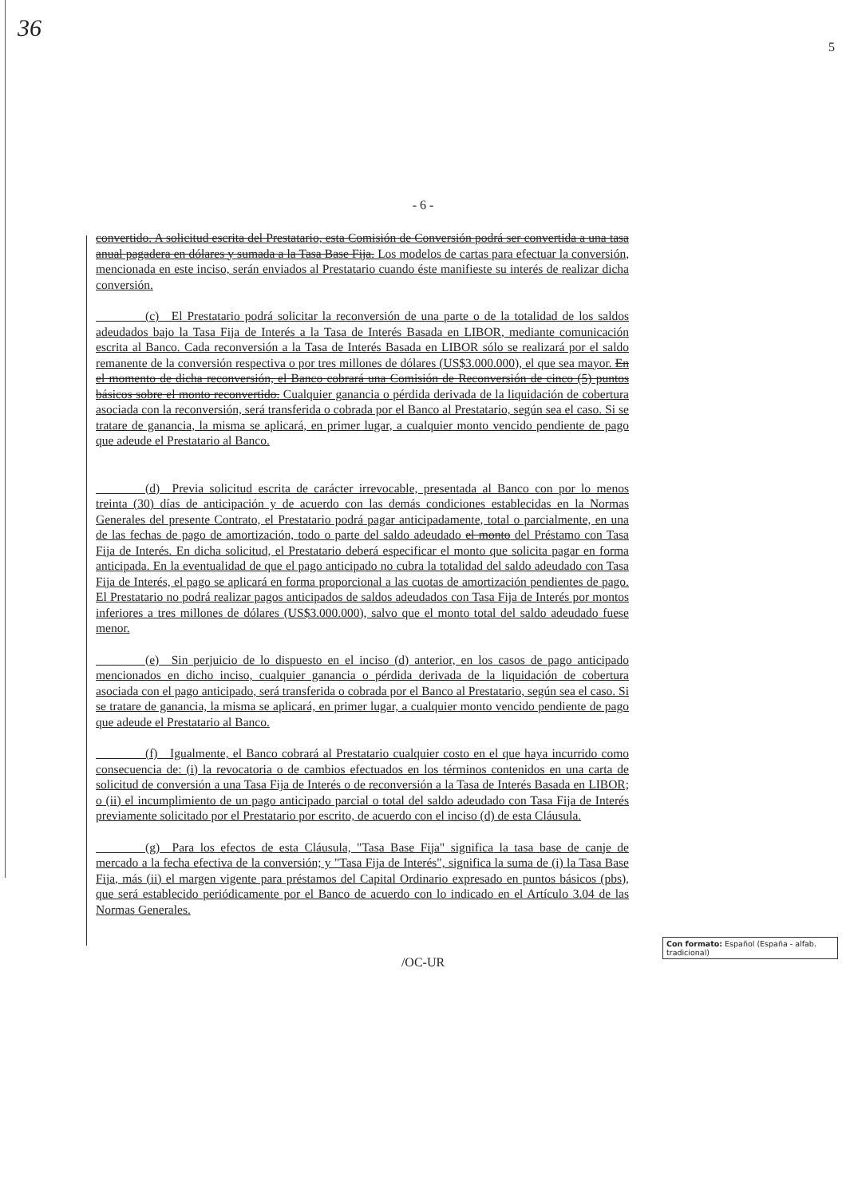36
5
- 6 -
convertido. A solicitud escrita del Prestatario, esta Comisión de Conversión podrá ser convertida a una tasa anual pagadera en dólares y sumada a la Tasa Base Fija. Los modelos de cartas para efectuar la conversión, mencionada en este inciso, serán enviados al Prestatario cuando éste manifieste su interés de realizar dicha conversión.
    (c) El Prestatario podrá solicitar la reconversión de una parte o de la totalidad de los saldos adeudados bajo la Tasa Fija de Interés a la Tasa de Interés Basada en LIBOR, mediante comunicación escrita al Banco. Cada reconversión a la Tasa de Interés Basada en LIBOR sólo se realizará por el saldo remanente de la conversión respectiva o por tres millones de dólares (US$3.000.000), el que sea mayor. En el momento de dicha reconversión, el Banco cobrará una Comisión de Reconversión de cinco (5) puntos básicos sobre el monto reconvertido. Cualquier ganancia o pérdida derivada de la liquidación de cobertura asociada con la reconversión, será transferida o cobrada por el Banco al Prestatario, según sea el caso. Si se tratare de ganancia, la misma se aplicará, en primer lugar, a cualquier monto vencido pendiente de pago que adeude el Prestatario al Banco.
    (d) Previa solicitud escrita de carácter irrevocable, presentada al Banco con por lo menos treinta (30) días de anticipación y de acuerdo con las demás condiciones establecidas en la Normas Generales del presente Contrato, el Prestatario podrá pagar anticipadamente, total o parcialmente, en una de las fechas de pago de amortización, todo o parte del saldo adeudado el monto del Préstamo con Tasa Fija de Interés. En dicha solicitud, el Prestatario deberá especificar el monto que solicita pagar en forma anticipada. En la eventualidad de que el pago anticipado no cubra la totalidad del saldo adeudado con Tasa Fija de Interés, el pago se aplicará en forma proporcional a las cuotas de amortización pendientes de pago. El Prestatario no podrá realizar pagos anticipados de saldos adeudados con Tasa Fija de Interés por montos inferiores a tres millones de dólares (US$3.000.000), salvo que el monto total del saldo adeudado fuese menor.
    (e) Sin perjuicio de lo dispuesto en el inciso (d) anterior, en los casos de pago anticipado mencionados en dicho inciso, cualquier ganancia o pérdida derivada de la liquidación de cobertura asociada con el pago anticipado, será transferida o cobrada por el Banco al Prestatario, según sea el caso. Si se tratare de ganancia, la misma se aplicará, en primer lugar, a cualquier monto vencido pendiente de pago que adeude el Prestatario al Banco.
    (f) Igualmente, el Banco cobrará al Prestatario cualquier costo en el que haya incurrido como consecuencia de: (i) la revocatoria o de cambios efectuados en los términos contenidos en una carta de solicitud de conversión a una Tasa Fija de Interés o de reconversión a la Tasa de Interés Basada en LIBOR; o (ii) el incumplimiento de un pago anticipado parcial o total del saldo adeudado con Tasa Fija de Interés previamente solicitado por el Prestatario por escrito, de acuerdo con el inciso (d) de esta Cláusula.
    (g) Para los efectos de esta Cláusula, "Tasa Base Fija" significa la tasa base de canje de mercado a la fecha efectiva de la conversión; y "Tasa Fija de Interés", significa la suma de (i) la Tasa Base Fija, más (ii) el margen vigente para préstamos del Capital Ordinario expresado en puntos básicos (pbs), que será establecido periódicamente por el Banco de acuerdo con lo indicado en el Artículo 3.04 de las Normas Generales.
Con formato: Español (España - alfab. tradicional)
/OC-UR